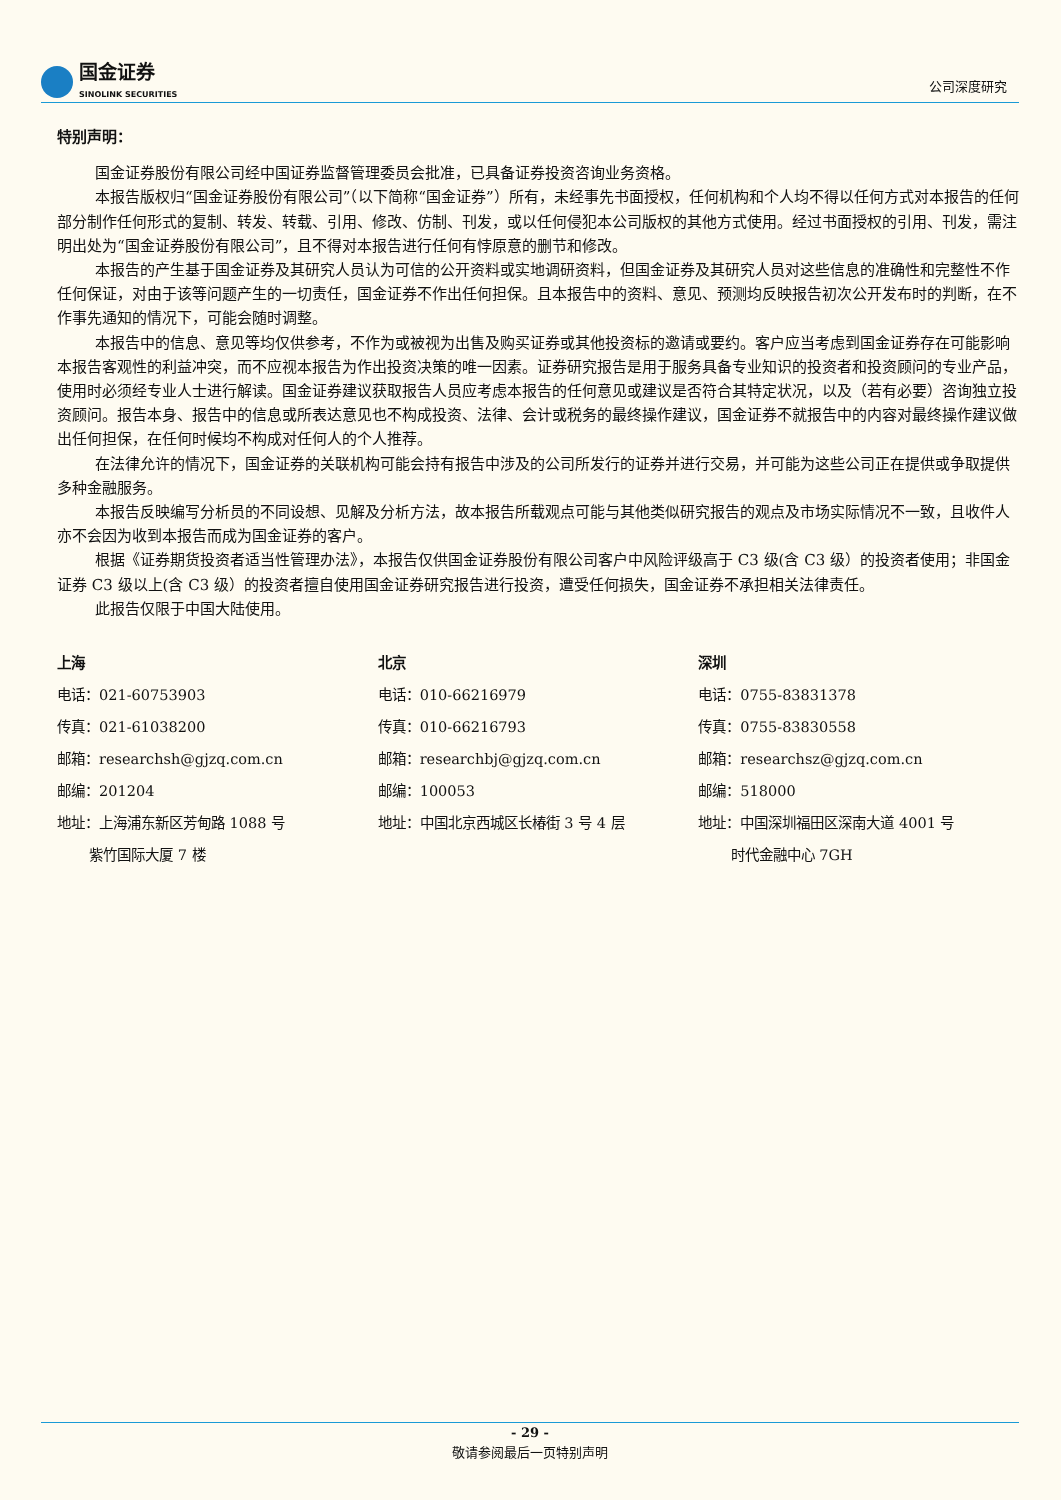国金证券 SINOLINK SECURITIES
公司深度研究
特别声明：
国金证券股份有限公司经中国证券监督管理委员会批准，已具备证券投资咨询业务资格。
本报告版权归“国金证券股份有限公司”（以下简称“国金证券”）所有，未经事先书面授权，任何机构和个人均不得以任何方式对本报告的任何部分制作任何形式的复制、转发、转载、引用、修改、仿制、刊发，或以任何侵犯本公司版权的其他方式使用。经过书面授权的引用、刊发，需注明出处为“国金证券股份有限公司”，且不得对本报告进行任何有悖原意的删节和修改。
本报告的产生基于国金证券及其研究人员认为可信的公开资料或实地调研资料，但国金证券及其研究人员对这些信息的准确性和完整性不作任何保证，对由于该等问题产生的一切责任，国金证券不作出任何担保。且本报告中的资料、意见、预测均反映报告初次公开发布时的判断，在不作事先通知的情况下，可能会随时调整。
本报告中的信息、意见等均仅供参考，不作为或被视为出售及购买证券或其他投资标的邀请或要约。客户应当考虑到国金证券存在可能影响本报告客观性的利益冲突，而不应视本报告为作出投资决策的唯一因素。证券研究报告是用于服务具备专业知识的投资者和投资顾问的专业产品，使用时必须经专业人士进行解读。国金证券建议获取报告人员应考虑本报告的任何意见或建议是否符合其特定状况，以及（若有必要）咨询独立投资顾问。报告本身、报告中的信息或所表达意见也不构成投资、法律、会计或税务的最终操作建议，国金证券不就报告中的内容对最终操作建议做出任何担保，在任何时候均不构成对任何人的个人推荐。
在法律允许的情况下，国金证券的关联机构可能会持有报告中涉及的公司所发行的证券并进行交易，并可能为这些公司正在提供或争取提供多种金融服务。
本报告反映编写分析员的不同设想、见解及分析方法，故本报告所载观点可能与其他类似研究报告的观点及市场实际情况不一致，且收件人亦不会因为收到本报告而成为国金证券的客户。
根据《证券期货投资者适当性管理办法》，本报告仅供国金证券股份有限公司客户中风险评级高于 C3 级(含 C3 级）的投资者使用；非国金证券 C3 级以上(含 C3 级）的投资者擅自使用国金证券研究报告进行投资，遭受任何损失，国金证券不承担相关法律责任。
此报告仅限于中国大陆使用。
上海
电话：021-60753903
传真：021-61038200
邮箱：researchsh@gjzq.com.cn
邮编：201204
地址：上海浦东新区芳甸路 1088 号
紫竹国际大厦 7 楼
北京
电话：010-66216979
传真：010-66216793
邮箱：researchbj@gjzq.com.cn
邮编：100053
地址：中国北京西城区长椿街 3 号 4 层
深圳
电话：0755-83831378
传真：0755-83830558
邮箱：researchsz@gjzq.com.cn
邮编：518000
地址：中国深圳福田区深南大道 4001 号
时代金融中心 7GH
- 29 -
敬请参阅最后一页特别声明